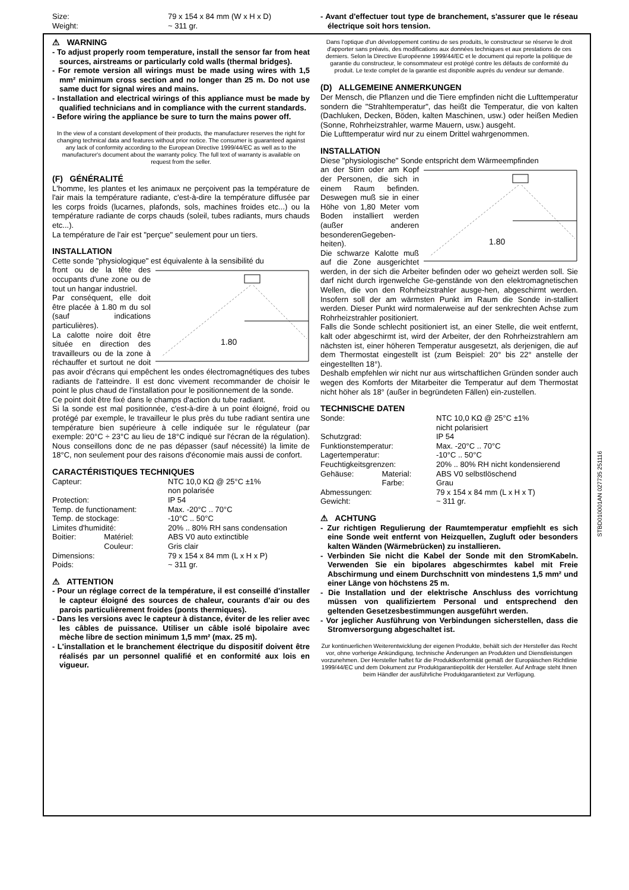STBD010001AN 027735 251116
| Size: | 79 x 154 x 84 mm (W x H x D) |
| Weight: | ~ 311 gr. |
⚠ WARNING
- To adjust properly room temperature, install the sensor far from heat sources, airstreams or particularly cold walls (thermal bridges).
- For remote version all wirings must be made using wires with 1,5 mm² minimum cross section and no longer than 25 m. Do not use same duct for signal wires and mains.
- Installation and electrical wirings of this appliance must be made by qualified technicians and in compliance with the current standards.
- Before wiring the appliance be sure to turn the mains power off.
In the view of a constant development of their products, the manufacturer reserves the right for changing technical data and features without prior notice. The consumer is guaranteed against any lack of conformity according to the European Directive 1999/44/EC as well as to the manufacturer's document about the warranty policy. The full text of warranty is available on request from the seller.
(F) GÉNÉRALITÉ
L'homme, les plantes et les animaux ne perçoivent pas la température de l'air mais la température radiante, c'est-à-dire la température diffusée par les corps froids (lucarnes, plafonds, sols, machines froides etc...) ou la température radiante de corps chauds (soleil, tubes radiants, murs chauds etc...).
La température de l'air est "perçue" seulement pour un tiers.
INSTALLATION
Cette sonde "physiologique" est équivalente à la sensibilité du
1.80
front ou de la tête des occupants d'une zone ou de tout un hangar industriel.
Par conséquent, elle doit être placée à 1.80 m du sol (sauf indications particulières).
La calotte noire doit être située en direction des travailleurs ou de la zone à réchauffer et surtout ne doit pas avoir d'écrans qui empêchent les ondes électromagnétiques des tubes radiants de l'atteindre. Il est donc vivement recommander de choisir le point le plus chaud de l'installation pour le positionnement de la sonde.
Ce point doit être fixé dans le champs d'action du tube radiant.
Si la sonde est mal positionnée, c'est-à-dire à un point éloigné, froid ou protégé par exemple, le travailleur le plus près du tube radiant sentira une température bien supérieure à celle indiquée sur le régulateur (par exemple: 20°C ÷ 23°C au lieu de 18°C indiqué sur l'écran de la régulation). Nous conseillons donc de ne pas dépasser (sauf nécessité) la limite de 18°C, non seulement pour des raisons d'économie mais aussi de confort.
CARACTÉRISTIQUES TECHNIQUES
| Capteur: | | NTC 10,0 KΩ @ 25°C ±1% non polarisée |
| Protection: | | IP 54 |
| Temp. de functionament: | | Max. -20°C .. 70°C |
| Temp. de stockage: | | -10°C .. 50°C |
| Limites d'humidité: | | 20% .. 80% RH sans condensation |
| Boitier: | Matériel: | ABS V0 auto extinctible |
| | Couleur: | Gris clair |
| Dimensions: | | 79 x 154 x 84 mm (L x H x P) |
| Poids: | | ~ 311 gr. |
⚠ ATTENTION
- Pour un réglage correct de la température, il est conseillé d'installer le capteur éloigné des sources de chaleur, courants d'air ou des parois particulièrement froides (ponts thermiques).
- Dans les versions avec le capteur à distance, éviter de les relier avec les câbles de puissance. Utiliser un câble isolé bipolaire avec mèche libre de section minimum 1,5 mm² (max. 25 m).
- L'installation et le branchement électrique du dispositif doivent être réalisés par un personnel qualifié et en conformité aux lois en vigueur.
- Avant d'effectuer tout type de branchement, s'assurer que le réseau électrique soit hors tension.
Dans l'optique d'un développement continu de ses produits, le constructeur se réserve le droit d'apporter sans préavis, des modifications aux données techniques et aux prestations de ces derniers. Selon la Directive Européenne 1999/44/EC et le document qui reporte la politique de garantie du constructeur, le consommateur est protégé contre les défauts de conformité du produit. Le texte complet de la garantie est disponible auprès du vendeur sur demande.
(D) ALLGEMEINE ANMERKUNGEN
Der Mensch, die Pflanzen und die Tiere empfinden nicht die Lufttemperatur sondern die "Strahltemperatur", das heißt die Temperatur, die von kalten (Dachluken, Decken, Böden, kalten Maschinen, usw.) oder heißen Medien (Sonne, Rohrheizstrahler, warme Mauern, usw.) ausgeht.
Die Lufttemperatur wird nur zu einem Drittel wahrgenommen.
INSTALLATION
Diese "physiologische" Sonde entspricht dem Wärmeempfinden
1.80
an der Stirn oder am Kopf der Personen, die sich in einem Raum befinden. Deswegen muß sie in einer Höhe von 1,80 Meter vom Boden installiert werden (außer anderen besonderenGegeben-heiten).
Die schwarze Kalotte muß auf die Zone ausgerichtet werden, in der sich die Arbeiter befinden oder wo geheizt werden soll. Sie darf nicht durch irgenwelche Ge-genstände von den elektromagnetischen Wellen, die von den Rohrheizstrahler ausge-hen, abgeschirmt werden. Insofern soll der am wärmsten Punkt im Raum die Sonde in-stalliert werden. Dieser Punkt wird normalerweise auf der senkrechten Achse zum Rohrheizstrahler positioniert.
Falls die Sonde schlecht positioniert ist, an einer Stelle, die weit entfernt, kalt oder abgeschirmt ist, wird der Arbeiter, der den Rohrheizstrahlern am nächsten ist, einer höheren Temperatur ausgesetzt, als derjenigen, die auf dem Thermostat eingestellt ist (zum Beispiel: 20° bis 22° anstelle der eingestellten 18°).
Deshalb empfehlen wir nicht nur aus wirtschaftlichen Gründen sonder auch wegen des Komforts der Mitarbeiter die Temperatur auf dem Thermostat nicht höher als 18° (außer in begründeten Fällen) ein-zustellen.
TECHNISCHE DATEN
| Sonde: | | NTC 10,0 KΩ @ 25°C ±1% nicht polarisiert |
| Schutzgrad: | | IP 54 |
| Funktionstemperatur: | | Max. -20°C .. 70°C |
| Lagertemperatur: | | -10°C .. 50°C |
| Feuchtigkeitsgrenzen: | | 20% .. 80% RH nicht kondensierend |
| Gehäuse: | Material: | ABS V0 selbstlöschend |
| | Farbe: | Grau |
| Abmessungen: | | 79 x 154 x 84 mm (L x H x T) |
| Gewicht: | | ~ 311 gr. |
⚠ ACHTUNG
- Zur richtigen Regulierung der Raumtemperatur empfiehlt es sich eine Sonde weit entfernt von Heizquellen, Zugluft oder besonders kalten Wänden (Wärmebrücken) zu installieren.
- Verbinden Sie nicht die Kabel der Sonde mit den StromKabeln. Verwenden Sie ein bipolares abgeschirmtes kabel mit Freie Abschirmung und einem Durchschnitt von mindestens 1,5 mm² und einer Länge von höchstens 25 m.
- Die Installation und der elektrische Anschluss des vorrichtung müssen von qualifiziertem Personal und entsprechend den geltenden Gesetzesbestimmungen ausgeführt werden.
- Vor jeglicher Ausführung von Verbindungen sicherstellen, dass die Stromversorgung abgeschaltet ist.
Zur kontinuerlichen Weiterentwicklung der eigenen Produkte, behält sich der Hersteller das Recht vor, ohne vorherige Ankündigung, technische Änderungen an Produkten und Dienstleistungen vorzunehmen. Der Hersteller haftet für die Produktkonformität gemäß der Europäischen Richtlinie 1999/44/EC und dem Dokument zur Produktgarantiepolitik der Hersteller. Auf Anfrage steht Ihnen beim Händler der ausführliche Produktgarantietext zur Verfügung.